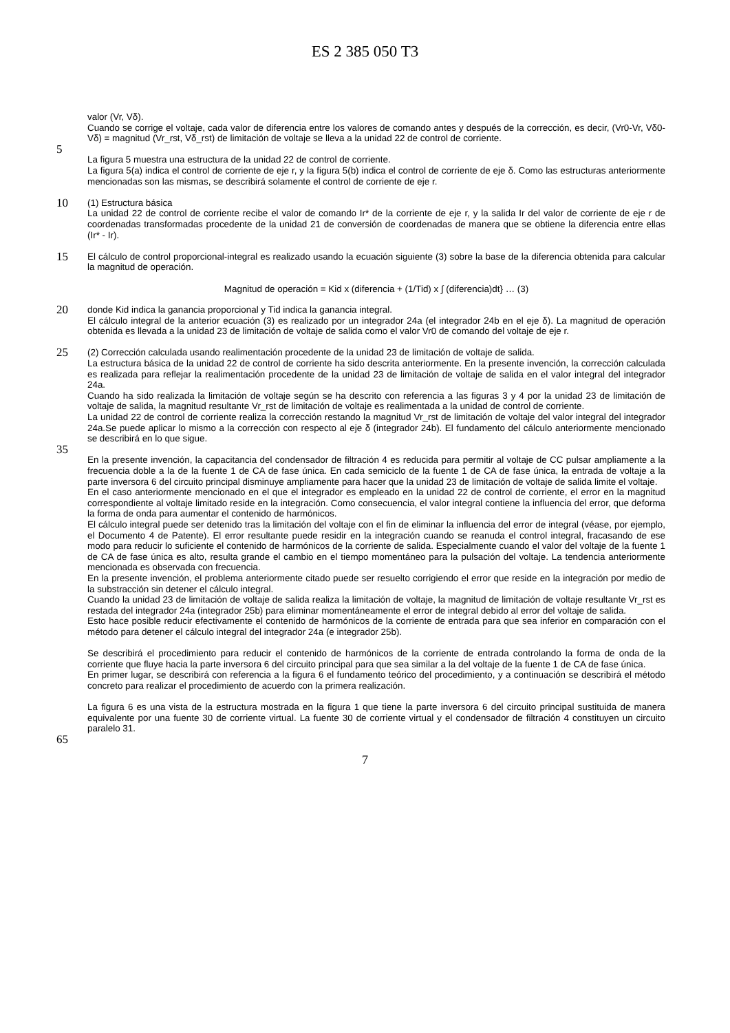ES 2 385 050 T3
valor (Vr, Vδ).
Cuando se corrige el voltaje, cada valor de diferencia entre los valores de comando antes y después de la corrección, es decir, (Vr0-Vr, Vδ0-Vδ) = magnitud (Vr_rst, Vδ_rst) de limitación de voltaje se lleva a la unidad 22 de control de corriente.
5
La figura 5 muestra una estructura de la unidad 22 de control de corriente.
La figura 5(a) indica el control de corriente de eje r, y la figura 5(b) indica el control de corriente de eje δ. Como las estructuras anteriormente mencionadas son las mismas, se describirá solamente el control de corriente de eje r.
10
(1) Estructura básica
La unidad 22 de control de corriente recibe el valor de comando Ir* de la corriente de eje r, y la salida Ir del valor de corriente de eje r de coordenadas transformadas procedente de la unidad 21 de conversión de coordenadas de manera que se obtiene la diferencia entre ellas (Ir* - Ir).
15
El cálculo de control proporcional-integral es realizado usando la ecuación siguiente (3) sobre la base de la diferencia obtenida para calcular la magnitud de operación.
Magnitud de operación = Kid x (diferencia + (1/Tid) x ∫ (diferencia)dt} … (3)
20
donde Kid indica la ganancia proporcional y Tid indica la ganancia integral.
El cálculo integral de la anterior ecuación (3) es realizado por un integrador 24a (el integrador 24b en el eje δ). La magnitud de operación obtenida es llevada a la unidad 23 de limitación de voltaje de salida como el valor Vr0 de comando del voltaje de eje r.
25
(2) Corrección calculada usando realimentación procedente de la unidad 23 de limitación de voltaje de salida.
La estructura básica de la unidad 22 de control de corriente ha sido descrita anteriormente. En la presente invención, la corrección calculada es realizada para reflejar la realimentación procedente de la unidad 23 de limitación de voltaje de salida en el valor integral del integrador 24a.
Cuando ha sido realizada la limitación de voltaje según se ha descrito con referencia a las figuras 3 y 4 por la unidad 23 de limitación de voltaje de salida, la magnitud resultante Vr_rst de limitación de voltaje es realimentada a la unidad de control de corriente.
La unidad 22 de control de corriente realiza la corrección restando la magnitud Vr_rst de limitación de voltaje del valor integral del integrador 24a.Se puede aplicar lo mismo a la corrección con respecto al eje δ (integrador 24b). El fundamento del cálculo anteriormente mencionado se describirá en lo que sigue.
35
En la presente invención, la capacitancia del condensador de filtración 4 es reducida para permitir al voltaje de CC pulsar ampliamente a la frecuencia doble a la de la fuente 1 de CA de fase única. En cada semiciclo de la fuente 1 de CA de fase única, la entrada de voltaje a la parte inversora 6 del circuito principal disminuye ampliamente para hacer que la unidad 23 de limitación de voltaje de salida limite el voltaje.
En el caso anteriormente mencionado en el que el integrador es empleado en la unidad 22 de control de corriente, el error en la magnitud correspondiente al voltaje limitado reside en la integración. Como consecuencia, el valor integral contiene la influencia del error, que deforma la forma de onda para aumentar el contenido de harmónicos.
El cálculo integral puede ser detenido tras la limitación del voltaje con el fin de eliminar la influencia del error de integral (véase, por ejemplo, el Documento 4 de Patente). El error resultante puede residir en la integración cuando se reanuda el control integral, fracasando de ese modo para reducir lo suficiente el contenido de harmónicos de la corriente de salida. Especialmente cuando el valor del voltaje de la fuente 1 de CA de fase única es alto, resulta grande el cambio en el tiempo momentáneo para la pulsación del voltaje. La tendencia anteriormente mencionada es observada con frecuencia.
En la presente invención, el problema anteriormente citado puede ser resuelto corrigiendo el error que reside en la integración por medio de la substracción sin detener el cálculo integral.
Cuando la unidad 23 de limitación de voltaje de salida realiza la limitación de voltaje, la magnitud de limitación de voltaje resultante Vr_rst es restada del integrador 24a (integrador 25b) para eliminar momentáneamente el error de integral debido al error del voltaje de salida.
Esto hace posible reducir efectivamente el contenido de harmónicos de la corriente de entrada para que sea inferior en comparación con el método para detener el cálculo integral del integrador 24a (e integrador 25b).
Se describirá el procedimiento para reducir el contenido de harmónicos de la corriente de entrada controlando la forma de onda de la corriente que fluye hacia la parte inversora 6 del circuito principal para que sea similar a la del voltaje de la fuente 1 de CA de fase única.
En primer lugar, se describirá con referencia a la figura 6 el fundamento teórico del procedimiento, y a continuación se describirá el método concreto para realizar el procedimiento de acuerdo con la primera realización.
La figura 6 es una vista de la estructura mostrada en la figura 1 que tiene la parte inversora 6 del circuito principal sustituida de manera equivalente por una fuente 30 de corriente virtual. La fuente 30 de corriente virtual y el condensador de filtración 4 constituyen un circuito paralelo 31.
65
7